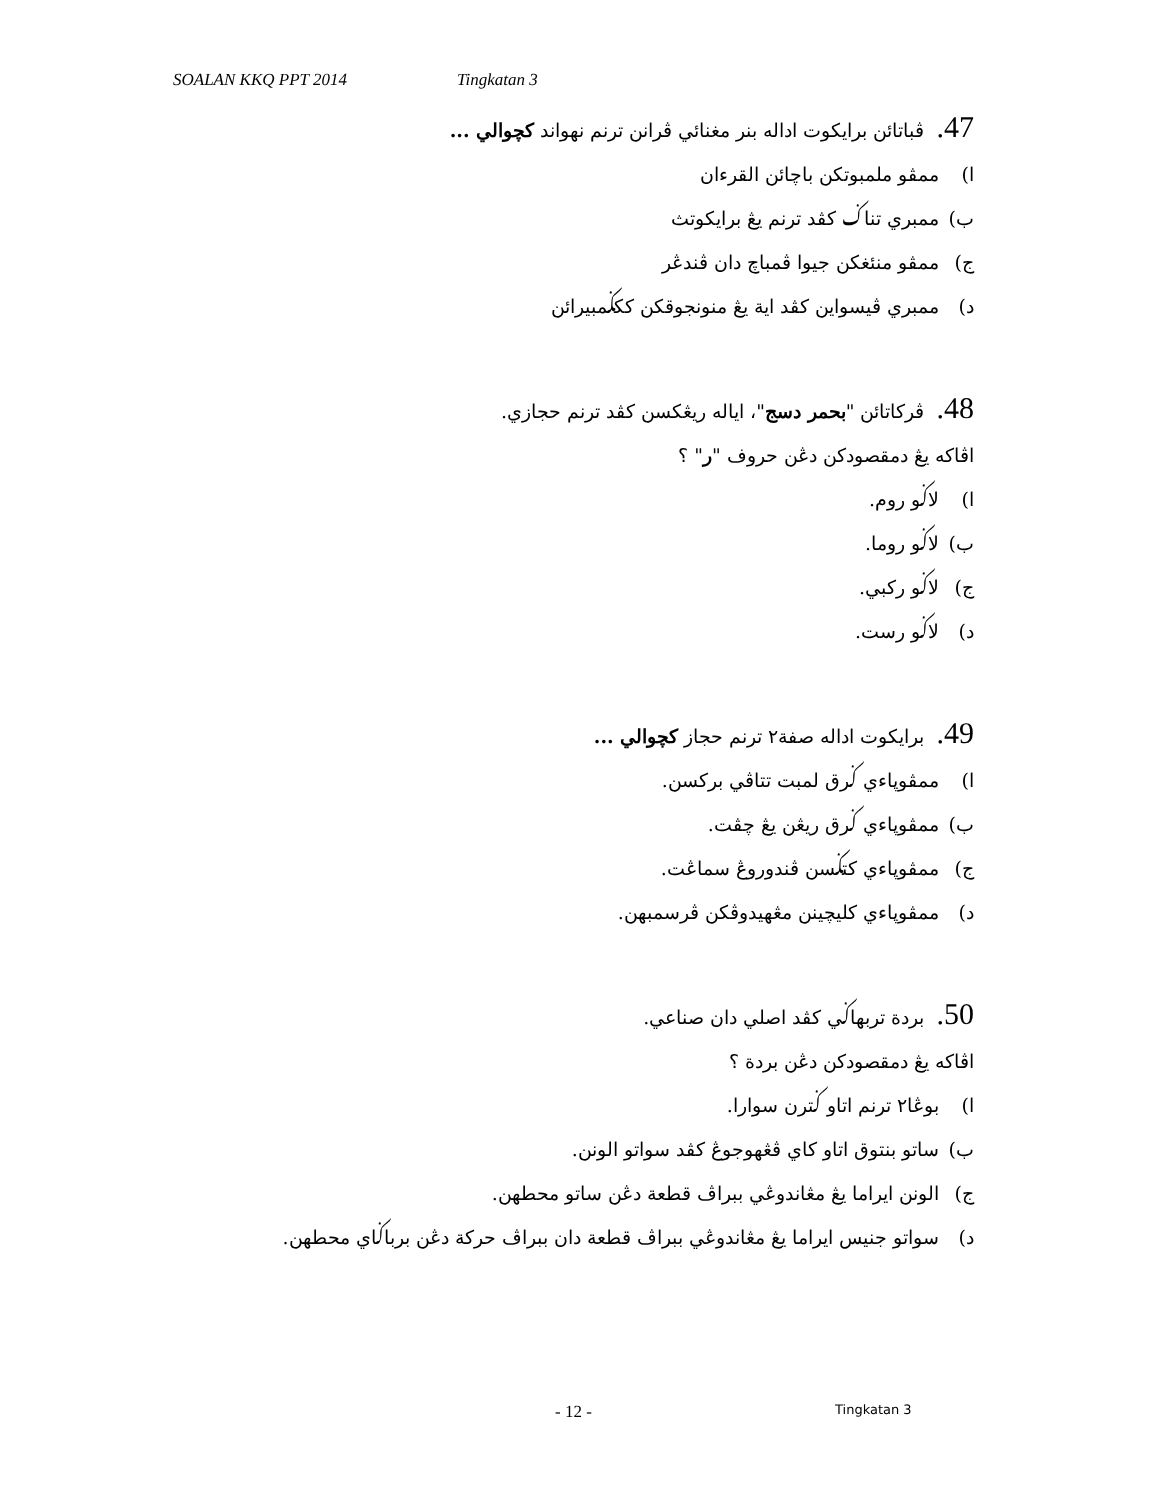SOALAN KKQ PPT 2014 Tingkatan 3
47. ڤباتائن برايكوت اداله بنر مغنائي ڤرانن ترنم نهواند كچوالي ...
ا) ممڤو ملمبوتكن باچائن القرءان
ب) ممبري تناݢ كڤد ترنم يڠ برايكوتث
ج) ممڤو منئغكن جيوا ڤمباچ دان ڤندڠر
د) ممبري ڤيسواين كڤد اية يڠ منونجوقكن ككݢمبيرائن
48. ڤركاتائن "بحمر دسج"، اياله ريڠكسن كڤد ترنم حجازي.
اڤاكه يڠ دمقصودكن دڠن حروف "ر" ؟
ا) لاݢو روم.
ب) لاݢو روما.
ج) لاݢو ركبي.
د) لاݢو رست.
49. برايكوت اداله صفة٢ ترنم حجاز كچوالي ...
ا) ممڤوڽاءي ݢرق لمبت تتاڤي بركسن.
ب) ممڤوڽاءي ݢرق ريڠن يڠ چڤت.
ج) ممڤوڽاءي كتݢسن ڤندوروڠ سماڠت.
د) ممڤوڽاءي كليچينن مڠهيدوڤكن ڤرسمبهن.
50. بردة تربهاݢي كڤد اصلي دان صناعي.
اڤاكه يڠ دمقصودكن دڠن بردة ؟
ا) بوڠا٢ ترنم اتاو ݢترن سوارا.
ب) ساتو بنتوق اتاو كاي ڤڠهوجوڠ كڤد سواتو الونن.
ج) الونن ايراما يڠ مڠاندوڠي ببراڤ قطعة دڠن ساتو محطهن.
د) سواتو جنيس ايراما يڠ مڠاندوڠي ببراڤ قطعة دان ببراڤ حركة دڠن برباݢاي محطهن.
- 12 - Tingkatan 3